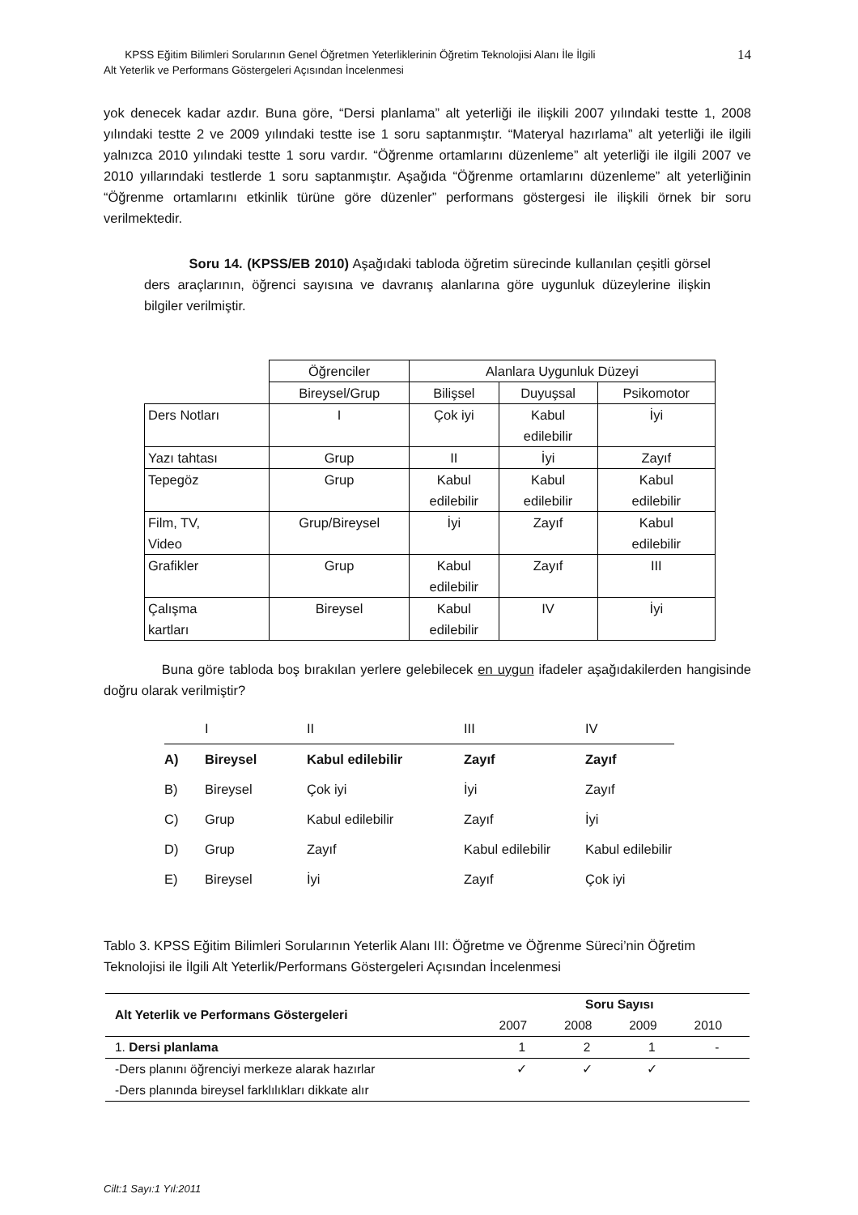KPSS Eğitim Bilimleri Sorularının Genel Öğretmen Yeterliklerinin Öğretim Teknolojisi Alanı İle İlgili
Alt Yeterlik ve Performans Göstergeleri Açısından İncelenmesi
14
yok denecek kadar azdır. Buna göre, “Dersi planlama” alt yeterliği ile ilişkili 2007 yılındaki testte 1, 2008 yılındaki testte 2 ve 2009 yılındaki testte ise 1 soru saptanmıştır. “Materyal hazırlama” alt yeterliği ile ilgili yalnızca 2010 yılındaki testte 1 soru vardır. “Öğrenme ortamlarını düzenleme” alt yeterliği ile ilgili 2007 ve 2010 yıllarındaki testlerde 1 soru saptanmıştır. Aşağıda “Öğrenme ortamlarını düzenleme” alt yeterliğinin “Öğrenme ortamlarını etkinlik türüne göre düzenler” performans göstergesi ile ilişkili örnek bir soru verilmektedir.
Soru 14. (KPSS/EB 2010) Aşağıdaki tabloda öğretim sürecinde kullanılan çeşitli görsel ders araçlarının, öğrenci sayısına ve davranış alanlarına göre uygunluk düzeylerine ilişkin bilgiler verilmiştir.
| | Öğrenciler | Alanlara Uygunluk Düzeyi | | |
| | Bireysel/Grup | Bilişsel | Duyuşsal | Psikomotor |
| Ders Notları | I | Çok iyi | Kabul edilebilir | İyi |
| Yazı tahtası | Grup | II | İyi | Zayıf |
| Tepegöz | Grup | Kabul edilebilir | Kabul edilebilir | Kabul edilebilir |
| Film, TV, Video | Grup/Bireysel | İyi | Zayıf | Kabul edilebilir |
| Grafikler | Grup | Kabul edilebilir | Zayıf | III |
| Çalışma kartları | Bireysel | Kabul edilebilir | IV | İyi |
Buna göre tabloda boş bırakılan yerlere gelebilecek en uygun ifadeler aşağıdakilerden hangisinde doğru olarak verilmiştir?
| | I | II | III | IV |
| A) | Bireysel | Kabul edilebilir | Zayıf | Zayıf |
| B) | Bireysel | Çok iyi | İyi | Zayıf |
| C) | Grup | Kabul edilebilir | Zayıf | İyi |
| D) | Grup | Zayıf | Kabul edilebilir | Kabul edilebilir |
| E) | Bireysel | İyi | Zayıf | Çok iyi |
Tablo 3. KPSS Eğitim Bilimleri Sorularının Yeterlik Alanı III: Öğretme ve Öğrenme Süreci’nin Öğretim Teknolojisi ile İlgili Alt Yeterlik/Performans Göstergeleri Açısından İncelenmesi
| Alt Yeterlik ve Performans Göstergeleri | Soru Sayısı | | | |
| --- | --- | --- | --- | --- |
| | 2007 | 2008 | 2009 | 2010 |
| 1. Dersi planlama | 1 | 2 | 1 | - |
| -Ders planını öğrenciyi merkeze alarak hazırlar | ✓ | ✓ | ✓ | |
| -Ders planında bireysel farklılıkları dikkate alır | | | | |
Cilt:1 Sayı:1 Yıl:2011